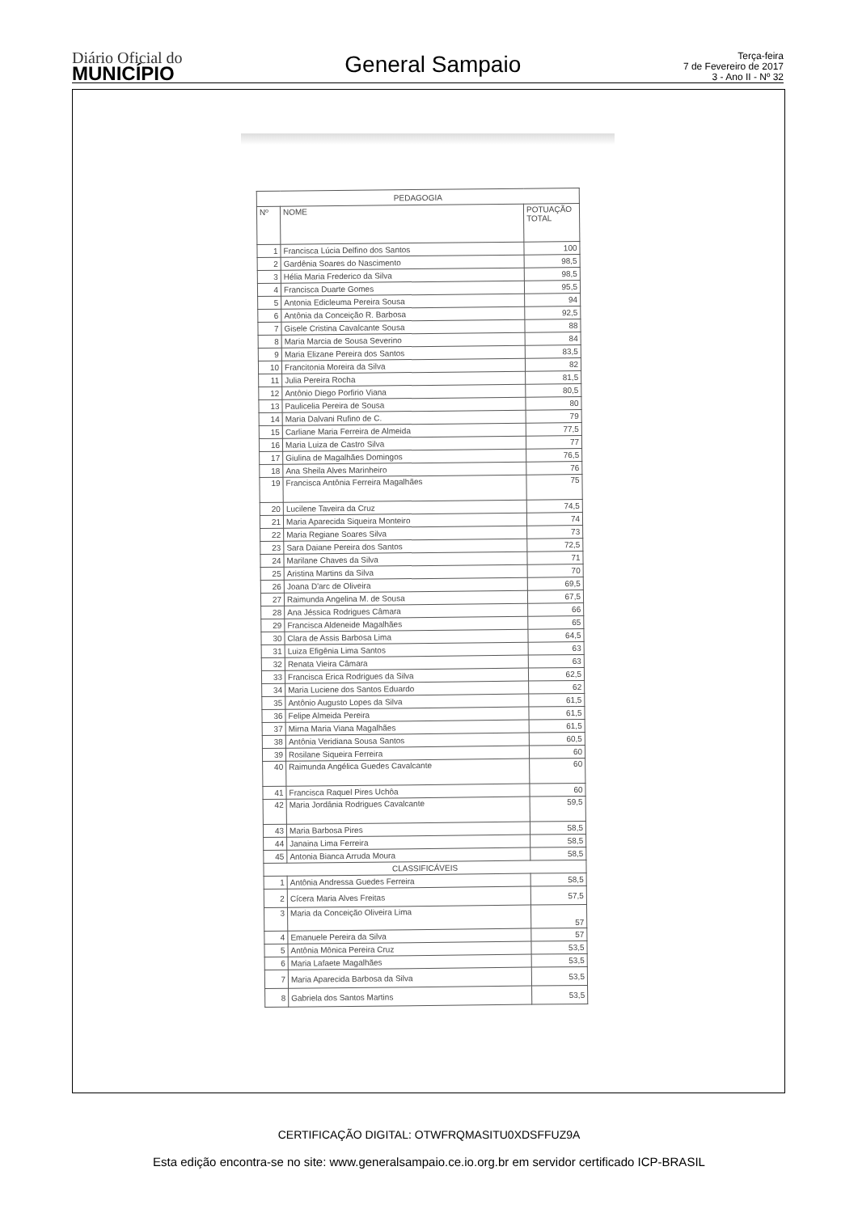Diário Oficial do
MUNICÍPIO
General Sampaio
Terça-feira
7 de Fevereiro de 2017
3 - Ano II - Nº 32
| PEDAGOGIA | | |
| --- | --- | --- |
| Nº | NOME | POTUAÇÃO TOTAL |
| 1 | Francisca Lúcia Delfino dos Santos | 100 |
| 2 | Gardênia Soares do Nascimento | 98,5 |
| 3 | Hélia Maria Frederico da Silva | 98,5 |
| 4 | Francisca Duarte Gomes | 95,5 |
| 5 | Antonia Edicleuma Pereira Sousa | 94 |
| 6 | Antônia da Conceição R. Barbosa | 92,5 |
| 7 | Gisele Cristina Cavalcante Sousa | 88 |
| 8 | Maria Marcia de Sousa Severino | 84 |
| 9 | Maria Elizane Pereira dos Santos | 83,5 |
| 10 | Francitonia Moreira da Silva | 82 |
| 11 | Julia Pereira Rocha | 81,5 |
| 12 | Antônio Diego Porfirio Viana | 80,5 |
| 13 | Paulicelia Pereira de Sousa | 80 |
| 14 | Maria Dalvani Rufino de C. | 79 |
| 15 | Carliane Maria Ferreira de Almeida | 77,5 |
| 16 | Maria Luiza de Castro Silva | 77 |
| 17 | Giulina de Magalhães Domingos | 76,5 |
| 18 | Ana Sheila Alves Marinheiro | 76 |
| 19 | Francisca Antônia Ferreira Magalhães | 75 |
| 20 | Lucilene Taveira da Cruz | 74,5 |
| 21 | Maria Aparecida Siqueira Monteiro | 74 |
| 22 | Maria Regiane Soares Silva | 73 |
| 23 | Sara Daiane Pereira dos Santos | 72,5 |
| 24 | Marilane Chaves da Silva | 71 |
| 25 | Aristina Martins da Silva | 70 |
| 26 | Joana D'arc de Oliveira | 69,5 |
| 27 | Raimunda Angelina M. de Sousa | 67,5 |
| 28 | Ana Jéssica Rodrigues Câmara | 66 |
| 29 | Francisca Aldeneide Magalhães | 65 |
| 30 | Clara de Assis Barbosa Lima | 64,5 |
| 31 | Luiza Efigênia Lima Santos | 63 |
| 32 | Renata Vieira Câmara | 63 |
| 33 | Francisca Erica Rodrigues da Silva | 62,5 |
| 34 | Maria Luciene dos Santos Eduardo | 62 |
| 35 | Antônio Augusto Lopes da Silva | 61,5 |
| 36 | Felipe Almeida Pereira | 61,5 |
| 37 | Mirna Maria Viana Magalhães | 61,5 |
| 38 | Antônia Veridiana Sousa Santos | 60,5 |
| 39 | Rosilane Siqueira Ferreira | 60 |
| 40 | Raimunda Angélica Guedes Cavalcante | 60 |
| 41 | Francisca Raquel Pires Uchôa | 60 |
| 42 | Maria Jordânia Rodrigues Cavalcante | 59,5 |
| 43 | Maria Barbosa Pires | 58,5 |
| 44 | Janaina Lima Ferreira | 58,5 |
| 45 | Antonia Bianca Arruda Moura | 58,5 |
| CLASSIFICÁVEIS | | |
| 1 | Antônia Andressa Guedes Ferreira | 58,5 |
| 2 | Cícera Maria Alves Freitas | 57,5 |
| 3 | Maria da Conceição Oliveira Lima | 57 |
| 4 | Emanuele Pereira da Silva | 57 |
| 5 | Antônia Mônica Pereira Cruz | 53,5 |
| 6 | Maria Lafaete Magalhães | 53,5 |
| 7 | Maria Aparecida Barbosa da Silva | 53,5 |
| 8 | Gabriela dos Santos Martins | 53,5 |
CERTIFICAÇÃO DIGITAL: OTWFRQMASITU0XDSFFUZ9A
Esta edição encontra-se no site: www.generalsampaio.ce.io.org.br em servidor certificado ICP-BRASIL